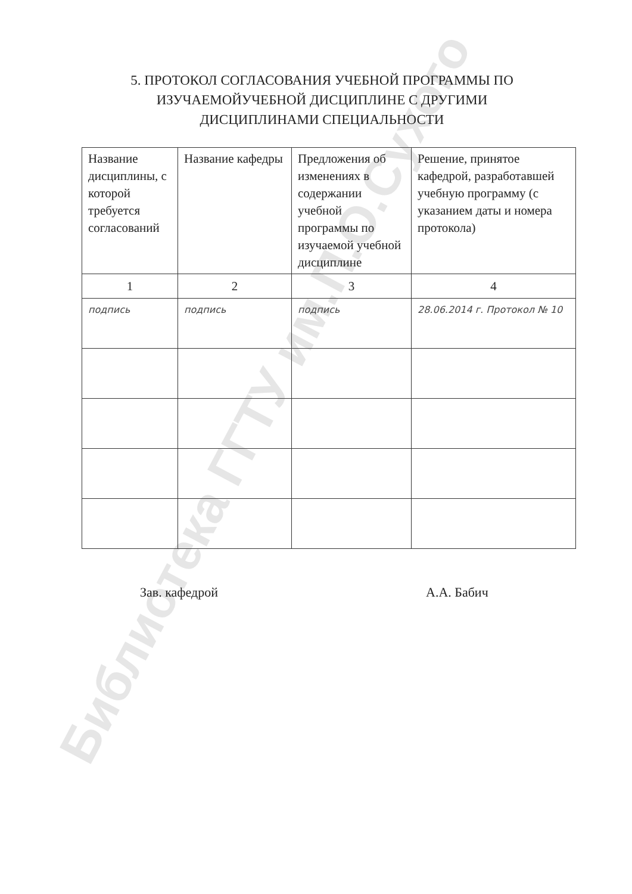Библиотека ГГТУ им.П.О.Сухого
5. ПРОТОКОЛ СОГЛАСОВАНИЯ УЧЕБНОЙ ПРОГРАММЫ ПО ИЗУЧАЕМОЙУЧЕБНОЙ ДИСЦИПЛИНЕ С ДРУГИМИ ДИСЦИПЛИНАМИ СПЕЦИАЛЬНОСТИ
| Название дисциплины, с которой требуется согласований | Название кафедры | Предложения об изменениях в содержании учебной программы по изучаемой учебной дисциплине | Решение, принятое кафедрой, разработавшей учебную программу (с указанием даты и номера протокола) |
| 1 | 2 | 3 | 4 |
| подпись | подпись | подпись | 28.06.2014 г. Протокол № 10 |
Зав. кафедрой А.А. Бабич